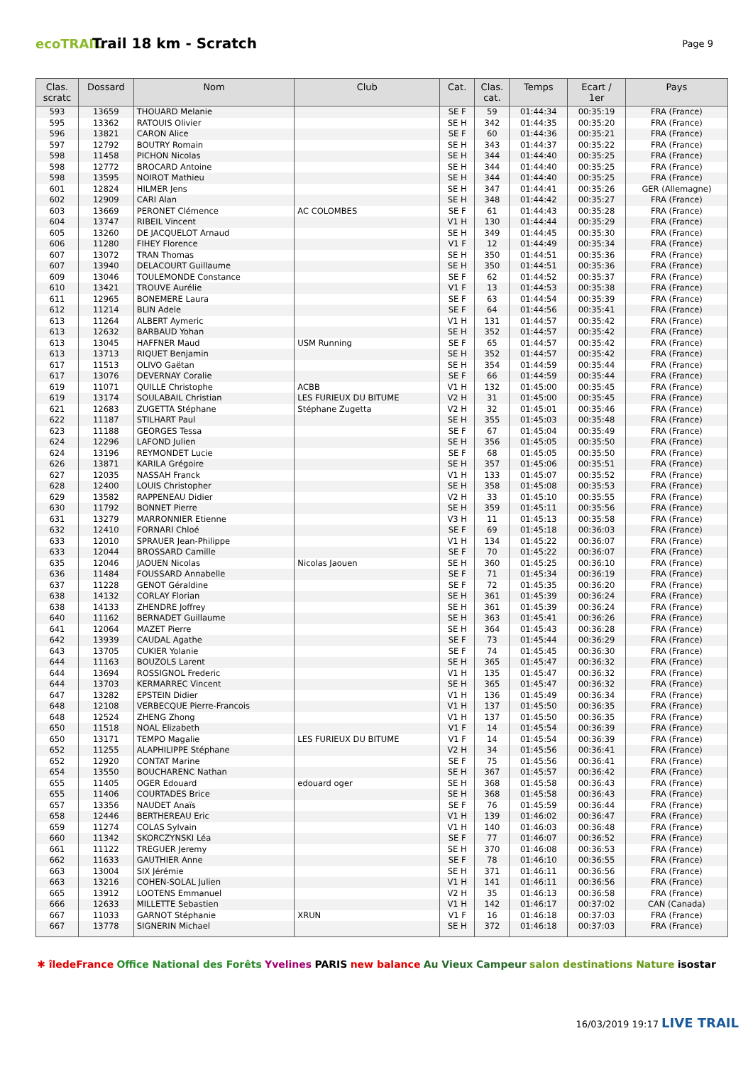ecoTRAIL
Trail 18 km - Scratch
Page 9
| Clas. scratc | Dossard | Nom | Club | Cat. | Clas. cat. | Temps | Ecart / 1er | Pays |
| --- | --- | --- | --- | --- | --- | --- | --- | --- |
| 593 | 13659 | THOUARD Melanie | | SE F | 59 | 01:44:34 | 00:35:19 | FRA (France) |
| 595 | 13362 | RATOUIS Olivier | | SE H | 342 | 01:44:35 | 00:35:20 | FRA (France) |
| 596 | 13821 | CARON Alice | | SE F | 60 | 01:44:36 | 00:35:21 | FRA (France) |
| 597 | 12792 | BOUTRY Romain | | SE H | 343 | 01:44:37 | 00:35:22 | FRA (France) |
| 598 | 11458 | PICHON Nicolas | | SE H | 344 | 01:44:40 | 00:35:25 | FRA (France) |
| 598 | 12772 | BROCARD Antoine | | SE H | 344 | 01:44:40 | 00:35:25 | FRA (France) |
| 598 | 13595 | NOIROT Mathieu | | SE H | 344 | 01:44:40 | 00:35:25 | FRA (France) |
| 601 | 12824 | HILMER Jens | | SE H | 347 | 01:44:41 | 00:35:26 | GER (Allemagne) |
| 602 | 12909 | CARI Alan | | SE H | 348 | 01:44:42 | 00:35:27 | FRA (France) |
| 603 | 13669 | PERONET Clémence | AC COLOMBES | SE F | 61 | 01:44:43 | 00:35:28 | FRA (France) |
| 604 | 13747 | RIBEIL Vincent | | V1 H | 130 | 01:44:44 | 00:35:29 | FRA (France) |
| 605 | 13260 | DE JACQUELOT Arnaud | | SE H | 349 | 01:44:45 | 00:35:30 | FRA (France) |
| 606 | 11280 | FIHEY Florence | | V1 F | 12 | 01:44:49 | 00:35:34 | FRA (France) |
| 607 | 13072 | TRAN Thomas | | SE H | 350 | 01:44:51 | 00:35:36 | FRA (France) |
| 607 | 13940 | DELACOURT Guillaume | | SE H | 350 | 01:44:51 | 00:35:36 | FRA (France) |
| 609 | 13046 | TOULEMONDE Constance | | SE F | 62 | 01:44:52 | 00:35:37 | FRA (France) |
| 610 | 13421 | TROUVE Aurélie | | V1 F | 13 | 01:44:53 | 00:35:38 | FRA (France) |
| 611 | 12965 | BONEMERE Laura | | SE F | 63 | 01:44:54 | 00:35:39 | FRA (France) |
| 612 | 11214 | BLIN Adele | | SE F | 64 | 01:44:56 | 00:35:41 | FRA (France) |
| 613 | 11264 | ALBERT Aymeric | | V1 H | 131 | 01:44:57 | 00:35:42 | FRA (France) |
| 613 | 12632 | BARBAUD Yohan | | SE H | 352 | 01:44:57 | 00:35:42 | FRA (France) |
| 613 | 13045 | HAFFNER Maud | USM Running | SE F | 65 | 01:44:57 | 00:35:42 | FRA (France) |
| 613 | 13713 | RIQUET Benjamin | | SE H | 352 | 01:44:57 | 00:35:42 | FRA (France) |
| 617 | 11513 | OLIVO Gaëtan | | SE H | 354 | 01:44:59 | 00:35:44 | FRA (France) |
| 617 | 13076 | DEVERNAY Coralie | | SE F | 66 | 01:44:59 | 00:35:44 | FRA (France) |
| 619 | 11071 | QUILLE Christophe | ACBB | V1 H | 132 | 01:45:00 | 00:35:45 | FRA (France) |
| 619 | 13174 | SOULABAIL Christian | LES FURIEUX DU BITUME | V2 H | 31 | 01:45:00 | 00:35:45 | FRA (France) |
| 621 | 12683 | ZUGETTA Stéphane | Stéphane Zugetta | V2 H | 32 | 01:45:01 | 00:35:46 | FRA (France) |
| 622 | 11187 | STILHART Paul | | SE H | 355 | 01:45:03 | 00:35:48 | FRA (France) |
| 623 | 11188 | GEORGES Tessa | | SE F | 67 | 01:45:04 | 00:35:49 | FRA (France) |
| 624 | 12296 | LAFOND Julien | | SE H | 356 | 01:45:05 | 00:35:50 | FRA (France) |
| 624 | 13196 | REYMONDET Lucie | | SE F | 68 | 01:45:05 | 00:35:50 | FRA (France) |
| 626 | 13871 | KARILA Grégoire | | SE H | 357 | 01:45:06 | 00:35:51 | FRA (France) |
| 627 | 12035 | NASSAH Franck | | V1 H | 133 | 01:45:07 | 00:35:52 | FRA (France) |
| 628 | 12400 | LOUIS Christopher | | SE H | 358 | 01:45:08 | 00:35:53 | FRA (France) |
| 629 | 13582 | RAPPENEAU Didier | | V2 H | 33 | 01:45:10 | 00:35:55 | FRA (France) |
| 630 | 11792 | BONNET Pierre | | SE H | 359 | 01:45:11 | 00:35:56 | FRA (France) |
| 631 | 13279 | MARRONNIER Etienne | | V3 H | 11 | 01:45:13 | 00:35:58 | FRA (France) |
| 632 | 12410 | FORNARI Chloé | | SE F | 69 | 01:45:18 | 00:36:03 | FRA (France) |
| 633 | 12010 | SPRAUER Jean-Philippe | | V1 H | 134 | 01:45:22 | 00:36:07 | FRA (France) |
| 633 | 12044 | BROSSARD Camille | | SE F | 70 | 01:45:22 | 00:36:07 | FRA (France) |
| 635 | 12046 | JAOUEN Nicolas | Nicolas Jaouen | SE H | 360 | 01:45:25 | 00:36:10 | FRA (France) |
| 636 | 11484 | FOUSSARD Annabelle | | SE F | 71 | 01:45:34 | 00:36:19 | FRA (France) |
| 637 | 11228 | GENOT Géraldine | | SE F | 72 | 01:45:35 | 00:36:20 | FRA (France) |
| 638 | 14132 | CORLAY Florian | | SE H | 361 | 01:45:39 | 00:36:24 | FRA (France) |
| 638 | 14133 | ZHENDRE Joffrey | | SE H | 361 | 01:45:39 | 00:36:24 | FRA (France) |
| 640 | 11162 | BERNADET Guillaume | | SE H | 363 | 01:45:41 | 00:36:26 | FRA (France) |
| 641 | 12064 | MAZET Pierre | | SE H | 364 | 01:45:43 | 00:36:28 | FRA (France) |
| 642 | 13939 | CAUDAL Agathe | | SE F | 73 | 01:45:44 | 00:36:29 | FRA (France) |
| 643 | 13705 | CUKIER Yolanie | | SE F | 74 | 01:45:45 | 00:36:30 | FRA (France) |
| 644 | 11163 | BOUZOLS Larent | | SE H | 365 | 01:45:47 | 00:36:32 | FRA (France) |
| 644 | 13694 | ROSSIGNOL Frederic | | V1 H | 135 | 01:45:47 | 00:36:32 | FRA (France) |
| 644 | 13703 | KERMARREC Vincent | | SE H | 365 | 01:45:47 | 00:36:32 | FRA (France) |
| 647 | 13282 | EPSTEIN Didier | | V1 H | 136 | 01:45:49 | 00:36:34 | FRA (France) |
| 648 | 12108 | VERBECQUE Pierre-Francois | | V1 H | 137 | 01:45:50 | 00:36:35 | FRA (France) |
| 648 | 12524 | ZHENG Zhong | | V1 H | 137 | 01:45:50 | 00:36:35 | FRA (France) |
| 650 | 11518 | NOAL Elizabeth | | V1 F | 14 | 01:45:54 | 00:36:39 | FRA (France) |
| 650 | 13171 | TEMPO Magalie | LES FURIEUX DU BITUME | V1 F | 14 | 01:45:54 | 00:36:39 | FRA (France) |
| 652 | 11255 | ALAPHILIPPE Stéphane | | V2 H | 34 | 01:45:56 | 00:36:41 | FRA (France) |
| 652 | 12920 | CONTAT Marine | | SE F | 75 | 01:45:56 | 00:36:41 | FRA (France) |
| 654 | 13550 | BOUCHARENC Nathan | | SE H | 367 | 01:45:57 | 00:36:42 | FRA (France) |
| 655 | 11405 | OGER Edouard | edouard oger | SE H | 368 | 01:45:58 | 00:36:43 | FRA (France) |
| 655 | 11406 | COURTADES Brice | | SE H | 368 | 01:45:58 | 00:36:43 | FRA (France) |
| 657 | 13356 | NAUDET Anaïs | | SE F | 76 | 01:45:59 | 00:36:44 | FRA (France) |
| 658 | 12446 | BERTHEREAU Eric | | V1 H | 139 | 01:46:02 | 00:36:47 | FRA (France) |
| 659 | 11274 | COLAS Sylvain | | V1 H | 140 | 01:46:03 | 00:36:48 | FRA (France) |
| 660 | 11342 | SKORCZYNSKI Léa | | SE F | 77 | 01:46:07 | 00:36:52 | FRA (France) |
| 661 | 11122 | TREGUER Jeremy | | SE H | 370 | 01:46:08 | 00:36:53 | FRA (France) |
| 662 | 11633 | GAUTHIER Anne | | SE F | 78 | 01:46:10 | 00:36:55 | FRA (France) |
| 663 | 13004 | SIX Jérémie | | SE H | 371 | 01:46:11 | 00:36:56 | FRA (France) |
| 663 | 13216 | COHEN-SOLAL Julien | | V1 H | 141 | 01:46:11 | 00:36:56 | FRA (France) |
| 665 | 13912 | LOOTENS Emmanuel | | V2 H | 35 | 01:46:13 | 00:36:58 | FRA (France) |
| 666 | 12633 | MILLETTE Sebastien | | V1 H | 142 | 01:46:17 | 00:37:02 | CAN (Canada) |
| 667 | 11033 | GARNOT Stéphanie | XRUN | V1 F | 16 | 01:46:18 | 00:37:03 | FRA (France) |
| 667 | 13778 | SIGNERIN Michael | | SE H | 372 | 01:46:18 | 00:37:03 | FRA (France) |
✱ îledeFrance Office National des Forêts Yvelines PARIS new balance Au Vieux Campeur salon destinations Nature isostar
16/03/2019 19:17 LIVE TRAIL